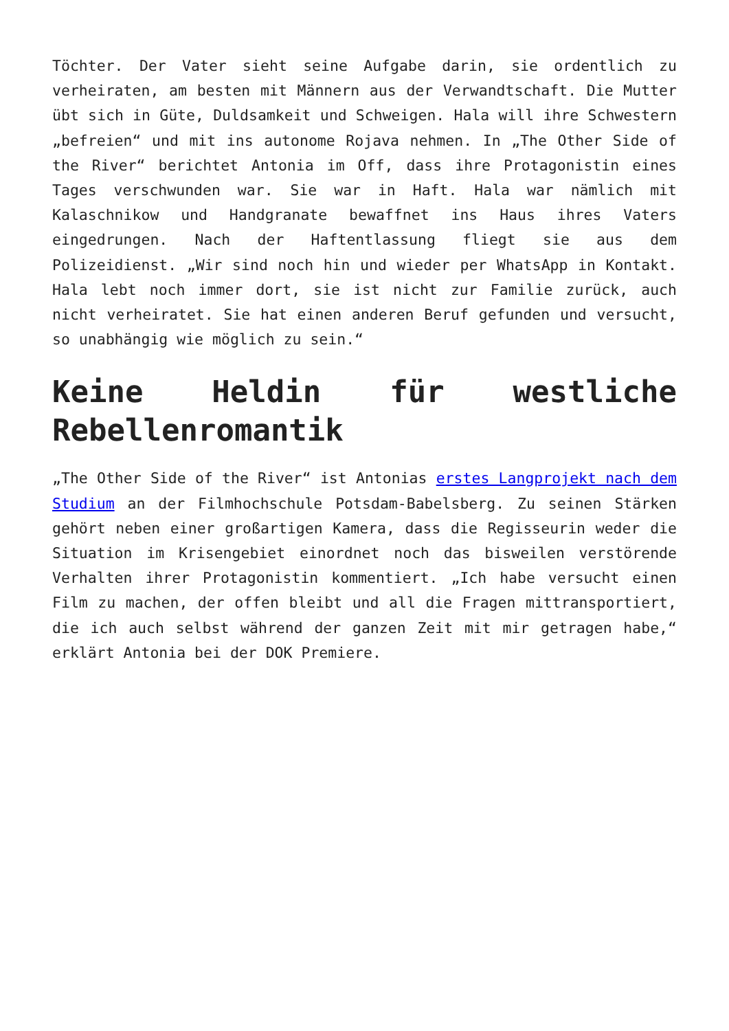Töchter. Der Vater sieht seine Aufgabe darin, sie ordentlich zu verheiraten, am besten mit Männern aus der Verwandtschaft. Die Mutter übt sich in Güte, Duldsamkeit und Schweigen. Hala will ihre Schwestern „befreien“ und mit ins autonome Rojava nehmen. In „The Other Side of the River“ berichtet Antonia im Off, dass ihre Protagonistin eines Tages verschwunden war. Sie war in Haft. Hala war nämlich mit Kalaschnikow und Handgranate bewaffnet ins Haus ihres Vaters eingedrungen. Nach der Haftentlassung fliegt sie aus dem Polizeidienst. „Wir sind noch hin und wieder per WhatsApp in Kontakt. Hala lebt noch immer dort, sie ist nicht zur Familie zurück, auch nicht verheiratet. Sie hat einen anderen Beruf gefunden und versucht, so unabhängig wie möglich zu sein.“
Keine Heldin für westliche Rebellenromantik
„The Other Side of the River“ ist Antonias erstes Langprojekt nach dem Studium an der Filmhochschule Potsdam-Babelsberg. Zu seinen Stärken gehört neben einer großartigen Kamera, dass die Regisseurin weder die Situation im Krisengebiet einordnet noch das bisweilen verstörende Verhalten ihrer Protagonistin kommentiert. „Ich habe versucht einen Film zu machen, der offen bleibt und all die Fragen mittransportiert, die ich auch selbst während der ganzen Zeit mit mir getragen habe,“ erklärt Antonia bei der DOK Premiere.